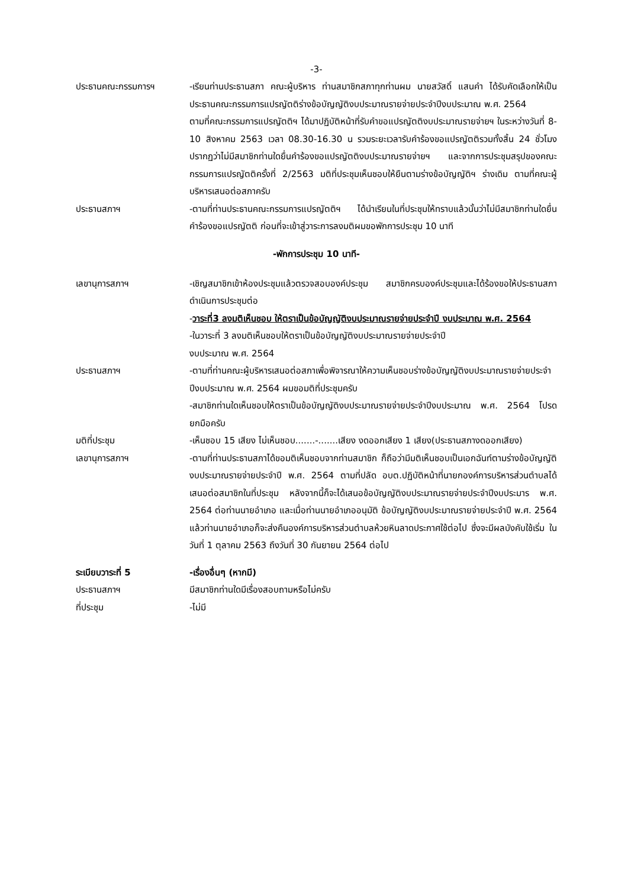-3-
ประธานคณะกรรมการฯ -เรียนท่านประธานสภา คณะผู้บริหาร ท่านสมาชิกสภาทุกท่านผม นายสวัสดิ์ แสนคำ ได้รับคัดเลือกให้เป็นประธานคณะกรรมการแปรญัตติร่างข้อบัญญัติงบประมาณรายจ่ายประจำปีงบประมาณ พ.ศ. 2564
ตามที่คณะกรรมการแปรญัตติฯ ได้มาปฏิบัติหน้าที่รับคำขอแปรญัตติงบประมาณรายจ่ายฯ ในระหว่างวันที่ 8-10 สิงหาคม 2563 เวลา 08.30-16.30 น รวมระยะเวลารับคำร้องขอแปรญัตติรวมทั้งสิ้น 24 ชั่วโมงปรากฏว่าไม่มีสมาชิกท่านใดยื่นคำร้องขอแปรญัตติงบประมาณรายจ่ายฯ และจากการประชุมสรุปของคณะกรรมการแปรญัตติครั้งที่ 2/2563 มติที่ประชุมเห็นชอบให้ยืนตามร่างข้อบัญญัติฯ ร่างเดิม ตามที่คณะผู้บริหารเสนอต่อสภาครับ
ประธานสภาฯ -ตามที่ท่านประธานคณะกรรมการแปรญัตติฯ ได้นำเรียนในที่ประชุมให้ทราบแล้วนั้นว่าไม่มีสมาชิกท่านใดยื่นคำร้องขอแปรญัตติ ก่อนที่จะเข้าสู่วาระการลงมติผมขอพักการประชุม 10 นาที
-พักการประชุม 10 นาที-
เลขานุการสภาฯ -เชิญสมาชิกเข้าห้องประชุมแล้วตรวจสอบองค์ประชุม สมาชิกครบองค์ประชุมและได้ร้องขอให้ประธานสภาดำเนินการประชุมต่อ
-วาระที่3 ลงมติเห็นชอบ ให้ตราเป็นข้อบัญญัติงบประมาณรายจ่ายประจำปี งบประมาณ พ.ศ. 2564
-ในวาระที่ 3 ลงมติเห็นชอบให้ตราเป็นข้อบัญญัติงบประมาณรายจ่ายประจำปี
งบประมาณ พ.ศ. 2564
ประธานสภาฯ -ตามที่ท่านคณะผู้บริหารเสนอต่อสภาเพื่อพิจารณาให้ความเห็นชอบร่างข้อบัญญัติงบประมาณรายจ่ายประจำปีงบประมาณ พ.ศ. 2564 ผมขอมติที่ประชุมครับ
-สมาชิกท่านใดเห็นชอบให้ตราเป็นข้อบัญญัติงบประมาณรายจ่ายประจำปีงบประมาณ พ.ศ. 2564 โปรดยกมือครับ
มติที่ประชุม -เห็นชอบ 15 เสียง ไม่เห็นชอบ.......-.......เสียง งดออกเสียง 1 เสียง(ประธานสภางดออกเสียง)
เลขานุการสภาฯ -ตามที่ท่านประธานสภาได้ขอมติเห็นชอบจากท่านสมาชิก ก็ถือว่ามีมติเห็นชอบเป็นเอกฉันท์ตามร่างข้อบัญญัติงบประมาณรายจ่ายประจำปี พ.ศ. 2564 ตามที่ปลัด อบต.ปฏิบัติหน้าที่นายกองค์การบริหารส่วนตำบลได้เสนอต่อสมาชิกในที่ประชุม หลังจากนี้ก็จะได้เสนอข้อบัญญัติงบประมาณรายจ่ายประจำปีงบประมาร พ.ศ. 2564 ต่อท่านนายอำเภอ และเมื่อท่านนายอำเภออนุมัติ ข้อบัญญัติงบประมาณรายจ่ายประจำปี พ.ศ. 2564 แล้วท่านนายอำเภอก็จะส่งคืนองค์การบริหารส่วนตำบลห้วยหินลาดประกาศใช้ต่อไป ซึ่งจะมีผลบังคับใช้เริ่ม ในวันที่ 1 ตุลาคม 2563 ถึงวันที่ 30 กันยายน 2564 ต่อไป
ระเบียบวาระที่ 5 -เรื่องอื่นๆ (หากมี)
ประธานสภาฯ มีสมาชิกท่านใดมีเรื่องสอบถามหรือไม่ครับ
ที่ประชุม -ไม่มี